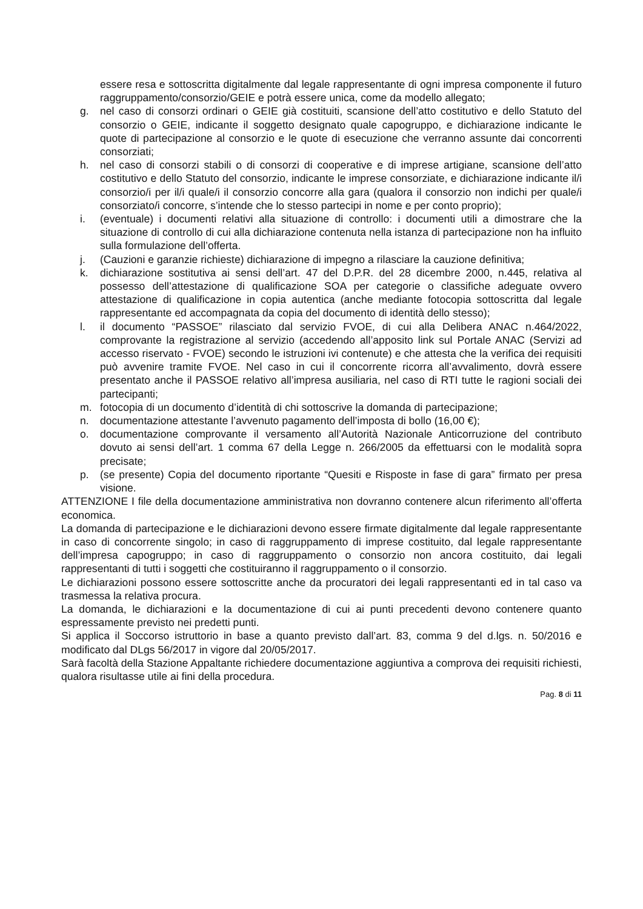essere resa e sottoscritta digitalmente dal legale rappresentante di ogni impresa componente il futuro raggruppamento/consorzio/GEIE e potrà essere unica, come da modello allegato;
g. nel caso di consorzi ordinari o GEIE già costituiti, scansione dell’atto costitutivo e dello Statuto del consorzio o GEIE, indicante il soggetto designato quale capogruppo, e dichiarazione indicante le quote di partecipazione al consorzio e le quote di esecuzione che verranno assunte dai concorrenti consorziati;
h. nel caso di consorzi stabili o di consorzi di cooperative e di imprese artigiane, scansione dell’atto costitutivo e dello Statuto del consorzio, indicante le imprese consorziate, e dichiarazione indicante il/i consorzio/i per il/i quale/i il consorzio concorre alla gara (qualora il consorzio non indichi per quale/i consorziato/i concorre, s’intende che lo stesso partecipi in nome e per conto proprio);
i. (eventuale) i documenti relativi alla situazione di controllo: i documenti utili a dimostrare che la situazione di controllo di cui alla dichiarazione contenuta nella istanza di partecipazione non ha influito sulla formulazione dell’offerta.
j. (Cauzioni e garanzie richieste) dichiarazione di impegno a rilasciare la cauzione definitiva;
k. dichiarazione sostitutiva ai sensi dell’art. 47 del D.P.R. del 28 dicembre 2000, n.445, relativa al possesso dell’attestazione di qualificazione SOA per categorie o classifiche adeguate ovvero attestazione di qualificazione in copia autentica (anche mediante fotocopia sottoscritta dal legale rappresentante ed accompagnata da copia del documento di identità dello stesso);
l. il documento “PASSOE” rilasciato dal servizio FVOE, di cui alla Delibera ANAC n.464/2022, comprovante la registrazione al servizio (accedendo all’apposito link sul Portale ANAC (Servizi ad accesso riservato - FVOE) secondo le istruzioni ivi contenute) e che attesta che la verifica dei requisiti può avvenire tramite FVOE. Nel caso in cui il concorrente ricorra all’avvalimento, dovrà essere presentato anche il PASSOE relativo all’impresa ausiliaria, nel caso di RTI tutte le ragioni sociali dei partecipanti;
m. fotocopia di un documento d’identità di chi sottoscrive la domanda di partecipazione;
n. documentazione attestante l’avvenuto pagamento dell’imposta di bollo (16,00 €);
o. documentazione comprovante il versamento all’Autorità Nazionale Anticorruzione del contributo dovuto ai sensi dell’art. 1 comma 67 della Legge n. 266/2005 da effettuarsi con le modalità sopra precisate;
p. (se presente) Copia del documento riportante “Quesiti e Risposte in fase di gara” firmato per presa visione.
ATTENZIONE I file della documentazione amministrativa non dovranno contenere alcun riferimento all’offerta economica.
La domanda di partecipazione e le dichiarazioni devono essere firmate digitalmente dal legale rappresentante in caso di concorrente singolo; in caso di raggruppamento di imprese costituito, dal legale rappresentante dell’impresa capogruppo; in caso di raggruppamento o consorzio non ancora costituito, dai legali rappresentanti di tutti i soggetti che costituiranno il raggruppamento o il consorzio.
Le dichiarazioni possono essere sottoscritte anche da procuratori dei legali rappresentanti ed in tal caso va trasmessa la relativa procura.
La domanda, le dichiarazioni e la documentazione di cui ai punti precedenti devono contenere quanto espressamente previsto nei predetti punti.
Si applica il Soccorso istruttorio in base a quanto previsto dall’art. 83, comma 9 del d.lgs. n. 50/2016 e modificato dal DLgs 56/2017 in vigore dal 20/05/2017.
Sarà facoltà della Stazione Appaltante richiedere documentazione aggiuntiva a comprova dei requisiti richiesti, qualora risultasse utile ai fini della procedura.
Pag. 8 di 11